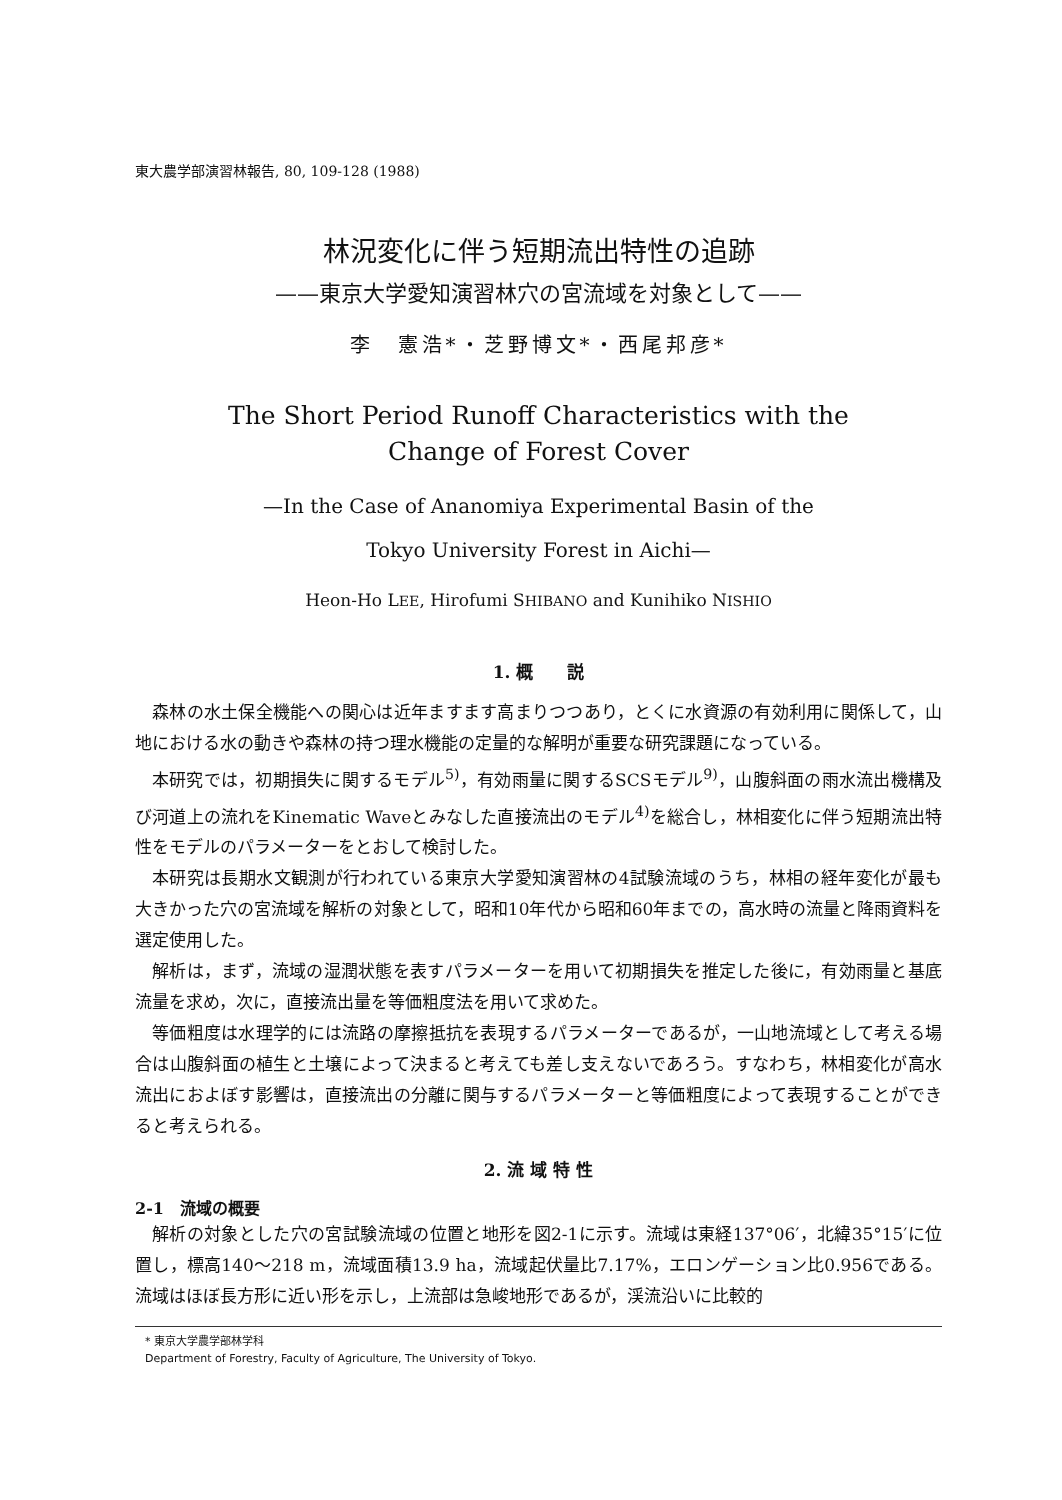東大農学部演習林報告, 80, 109-128 (1988)
林況変化に伴う短期流出特性の追跡
——東京大学愛知演習林穴の宮流域を対象として——
李　憲浩*・芝野博文*・西尾邦彦*
The Short Period Runoff Characteristics with the
Change of Forest Cover
—In the Case of Ananomiya Experimental Basin of the
Tokyo University Forest in Aichi—
Heon-Ho LEE, Hirofumi SHIBANO and Kunihiko NISHIO
1. 概　　説
森林の水土保全機能への関心は近年ますます高まりつつあり，とくに水資源の有効利用に関係して，山地における水の動きや森林の持つ理水機能の定量的な解明が重要な研究課題になっている。
本研究では，初期損失に関するモデル<sup>5)</sup>，有効雨量に関するSCSモデル<sup>9)</sup>，山腹斜面の雨水流出機構及び河道上の流れをKinematic Waveとみなした直接流出のモデル<sup>4)</sup>を総合し，林相変化に伴う短期流出特性をモデルのパラメーターをとおして検討した。
本研究は長期水文観測が行われている東京大学愛知演習林の4試験流域のうち，林相の経年変化が最も大きかった穴の宮流域を解析の対象として，昭和10年代から昭和60年までの，高水時の流量と降雨資料を選定使用した。
解析は，まず，流域の湿潤状態を表すパラメーターを用いて初期損失を推定した後に，有効雨量と基底流量を求め，次に，直接流出量を等価粗度法を用いて求めた。
等価粗度は水理学的には流路の摩擦抵抗を表現するパラメーターであるが，一山地流域として考える場合は山腹斜面の植生と土壌によって決まると考えても差し支えないであろう。すなわち，林相変化が高水流出におよぼす影響は，直接流出の分離に関与するパラメーターと等価粗度によって表現することができると考えられる。
2. 流 域 特 性
2-1　流域の概要
解析の対象とした穴の宮試験流域の位置と地形を図2-1に示す。流域は東経137°06′，北緯35°15′に位置し，標高140～218 m，流域面積13.9 ha，流域起伏量比7.17%，エロンゲーション比0.956である。流域はほぼ長方形に近い形を示し，上流部は急峻地形であるが，渓流沿いに比較的
* 東京大学農学部林学科
Department of Forestry, Faculty of Agriculture, The University of Tokyo.